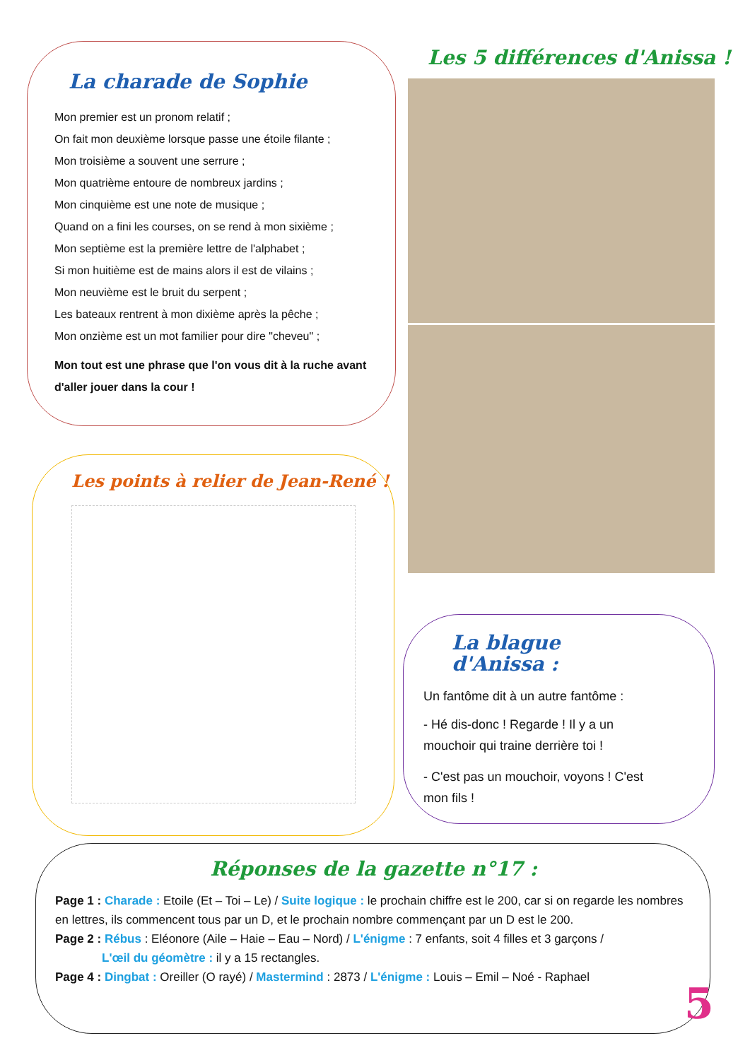La charade de Sophie
Mon premier est un pronom relatif ;
On fait mon deuxième lorsque passe une étoile filante ;
Mon troisième a souvent une serrure ;
Mon quatrième entoure de nombreux jardins ;
Mon cinquième est une note de musique ;
Quand on a fini les courses, on se rend à mon sixième ;
Mon septième est la première lettre de l'alphabet ;
Si mon huitième est de mains alors il est de vilains ;
Mon neuvième est le bruit du serpent ;
Les bateaux rentrent à mon dixième après la pêche ;
Mon onzième est un mot familier pour dire "cheveu" ;
Mon tout est une phrase que l'on vous dit à la ruche avant d'aller jouer dans la cour !
Les 5 différences d'Anissa !
Les points à relier de Jean-René !
La blague d'Anissa :
Un fantôme dit à un autre fantôme :
- Hé dis-donc ! Regarde ! Il y a un mouchoir qui traine derrière toi !
- C'est pas un mouchoir, voyons ! C'est mon fils !
Réponses de la gazette n°17 :
Page 1 : Charade : Etoile (Et – Toi – Le) / Suite logique : le prochain chiffre est le 200, car si on regarde les nombres en lettres, ils commencent tous par un D, et le prochain nombre commençant par un D est le 200.
Page 2 : Rébus : Eléonore (Aile – Haie – Eau – Nord) / L'énigme : 7 enfants, soit 4 filles et 3 garçons /
L'œil du géomètre : il y a 15 rectangles.
Page 4 : Dingbat : Oreiller (O rayé) / Mastermind : 2873 / L'énigme : Louis – Emil – Noé - Raphael
5